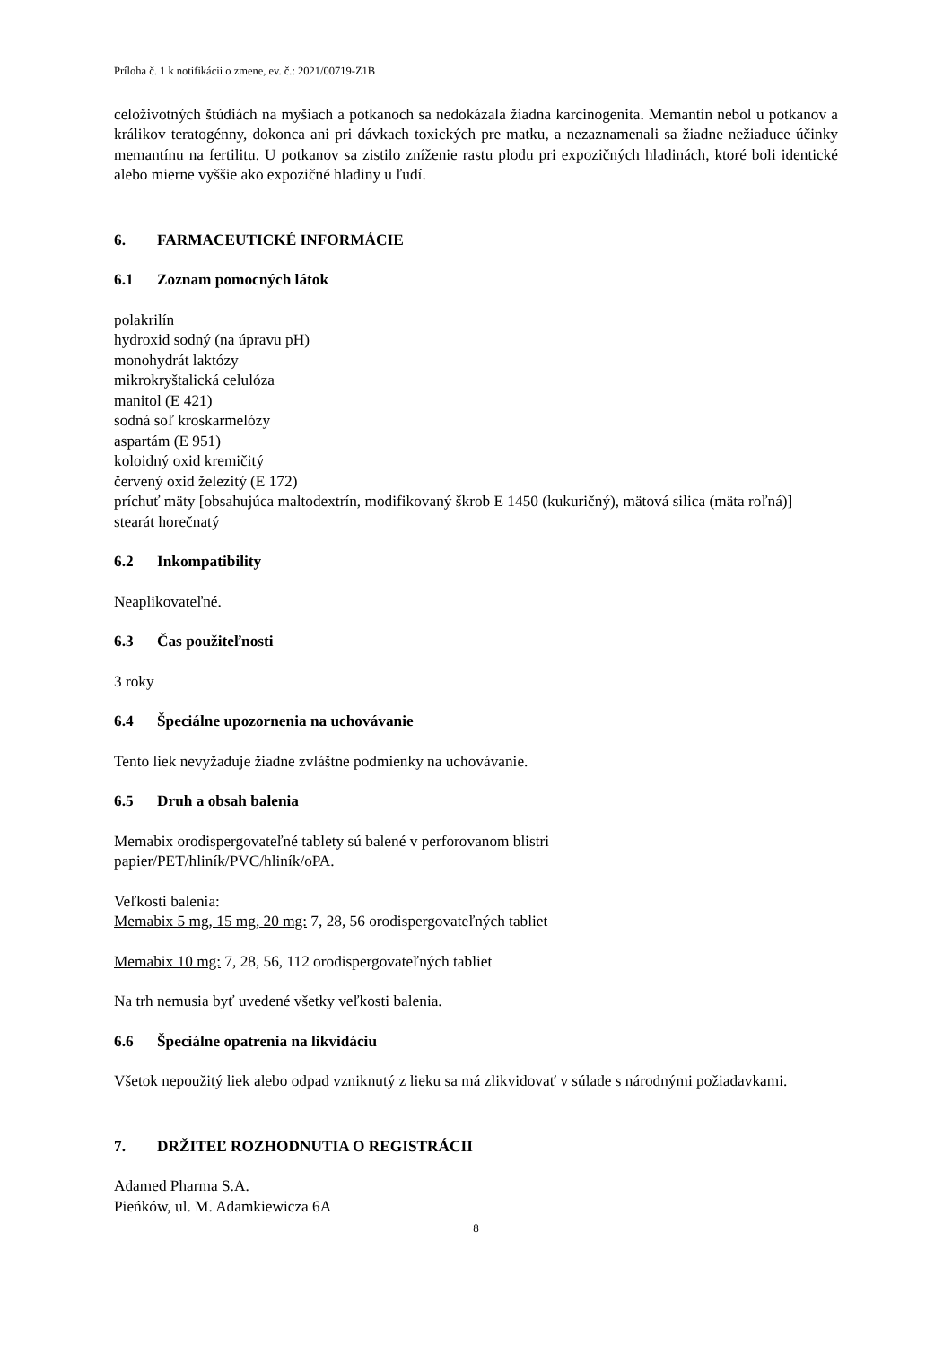Príloha č. 1 k notifikácii o zmene, ev. č.: 2021/00719-Z1B
celoživotných štúdiách na myšiach a potkanoch sa nedokázala žiadna karcinogenita. Memantín nebol u potkanov a králikov teratogénny, dokonca ani pri dávkach toxických pre matku, a nezaznamenali sa žiadne nežiaduce účinky memantínu na fertilitu. U potkanov sa zistilo zníženie rastu plodu pri expozičných hladinách, ktoré boli identické alebo mierne vyššie ako expozičné hladiny u ľudí.
6. FARMACEUTICKÉ INFORMÁCIE
6.1 Zoznam pomocných látok
polakrilín
hydroxid sodný (na úpravu pH)
monohydrát laktózy
mikrokryštalická celulóza
manitol (E 421)
sodná soľ kroskarmelózy
aspartám (E 951)
koloidný oxid kremičitý
červený oxid železitý (E 172)
príchuť mäty [obsahujúca maltodextrín, modifikovaný škrob E 1450 (kukuričný), mätová silica (mäta roľná)]
stearát horečnatý
6.2 Inkompatibility
Neaplikovateľné.
6.3 Čas použiteľnosti
3 roky
6.4 Špeciálne upozornenia na uchovávanie
Tento liek nevyžaduje žiadne zvláštne podmienky na uchovávanie.
6.5 Druh a obsah balenia
Memabix orodispergovateľné tablety sú balené v perforovanom blistri
papier/PET/hliník/PVC/hliník/oPA.
Veľkosti balenia:
Memabix 5 mg, 15 mg, 20 mg: 7, 28, 56 orodispergovateľných tabliet
Memabix 10 mg: 7, 28, 56, 112 orodispergovateľných tabliet
Na trh nemusia byť uvedené všetky veľkosti balenia.
6.6 Špeciálne opatrenia na likvidáciu
Všetok nepoužitý liek alebo odpad vzniknutý z lieku sa má zlikvidovať v súlade s národnými požiadavkami.
7. DRŽITEĽ ROZHODNUTIA O REGISTRÁCII
Adamed Pharma S.A.
Pieńków, ul. M. Adamkiewicza 6A
8